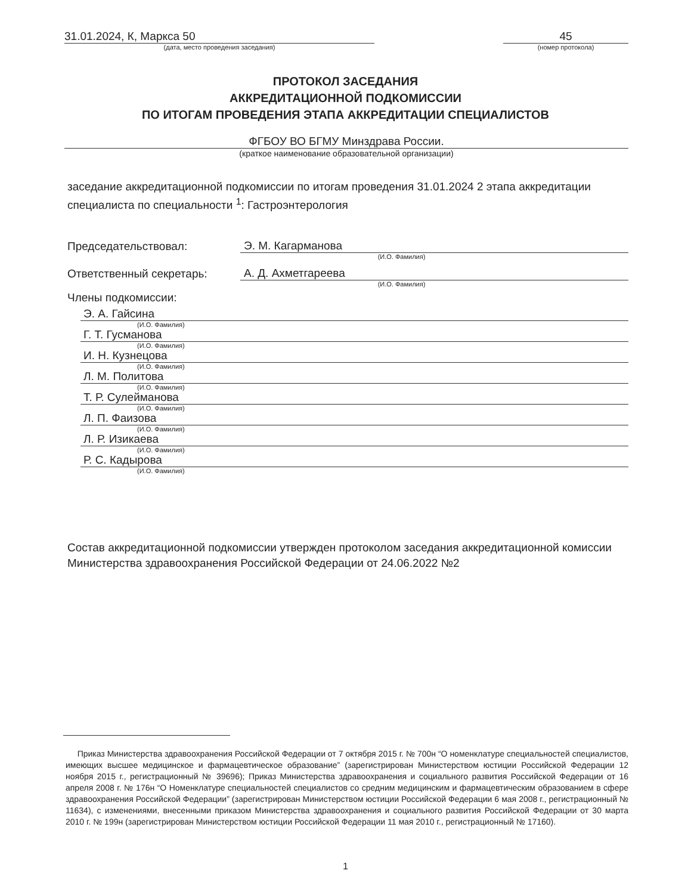31.01.2024, К, Маркса 50
(дата, место проведения заседания)
45
(номер протокола)
ПРОТОКОЛ ЗАСЕДАНИЯ
АККРЕДИТАЦИОННОЙ ПОДКОМИССИИ
ПО ИТОГАМ ПРОВЕДЕНИЯ ЭТАПА АККРЕДИТАЦИИ СПЕЦИАЛИСТОВ
ФГБОУ ВО БГМУ Минздрава России.
(краткое наименование образовательной организации)
заседание аккредитационной подкомиссии по итогам проведения 31.01.2024 2 этапа аккредитации специалиста по специальности <sup>1</sup>: Гастроэнтерология
Председательствовал: Э. М. Кагарманова
(И.О. Фамилия)
Ответственный секретарь: А. Д. Ахметгареева
(И.О. Фамилия)
Члены подкомиссии:
Э. А. Гайсина
(И.О. Фамилия)
Г. Т. Гусманова
(И.О. Фамилия)
И. Н. Кузнецова
(И.О. Фамилия)
Л. М. Политова
(И.О. Фамилия)
Т. Р. Сулейманова
(И.О. Фамилия)
Л. П. Фаизова
(И.О. Фамилия)
Л. Р. Изикаева
(И.О. Фамилия)
Р. С. Кадырова
(И.О. Фамилия)
Состав аккредитационной подкомиссии утвержден протоколом заседания аккредитационной комиссии Министерства здравоохранения Российской Федерации от 24.06.2022 №2
Приказ Министерства здравоохранения Российской Федерации от 7 октября 2015 г. № 700н “О номенклатуре специальностей специалистов, имеющих высшее медицинское и фармацевтическое образование” (зарегистрирован Министерством юстиции Российской Федерации 12 ноября 2015 г., регистрационный № 39696); Приказ Министерства здравоохранения и социального развития Российской Федерации от 16 апреля 2008 г. № 176н “О Номенклатуре специальностей специалистов со средним медицинским и фармацевтическим образованием в сфере здравоохранения Российской Федерации” (зарегистрирован Министерством юстиции Российской Федерации 6 мая 2008 г., регистрационный № 11634), с изменениями, внесенными приказом Министерства здравоохранения и социального развития Российской Федерации от 30 марта 2010 г. № 199н (зарегистрирован Министерством юстиции Российской Федерации 11 мая 2010 г., регистрационный № 17160).
1